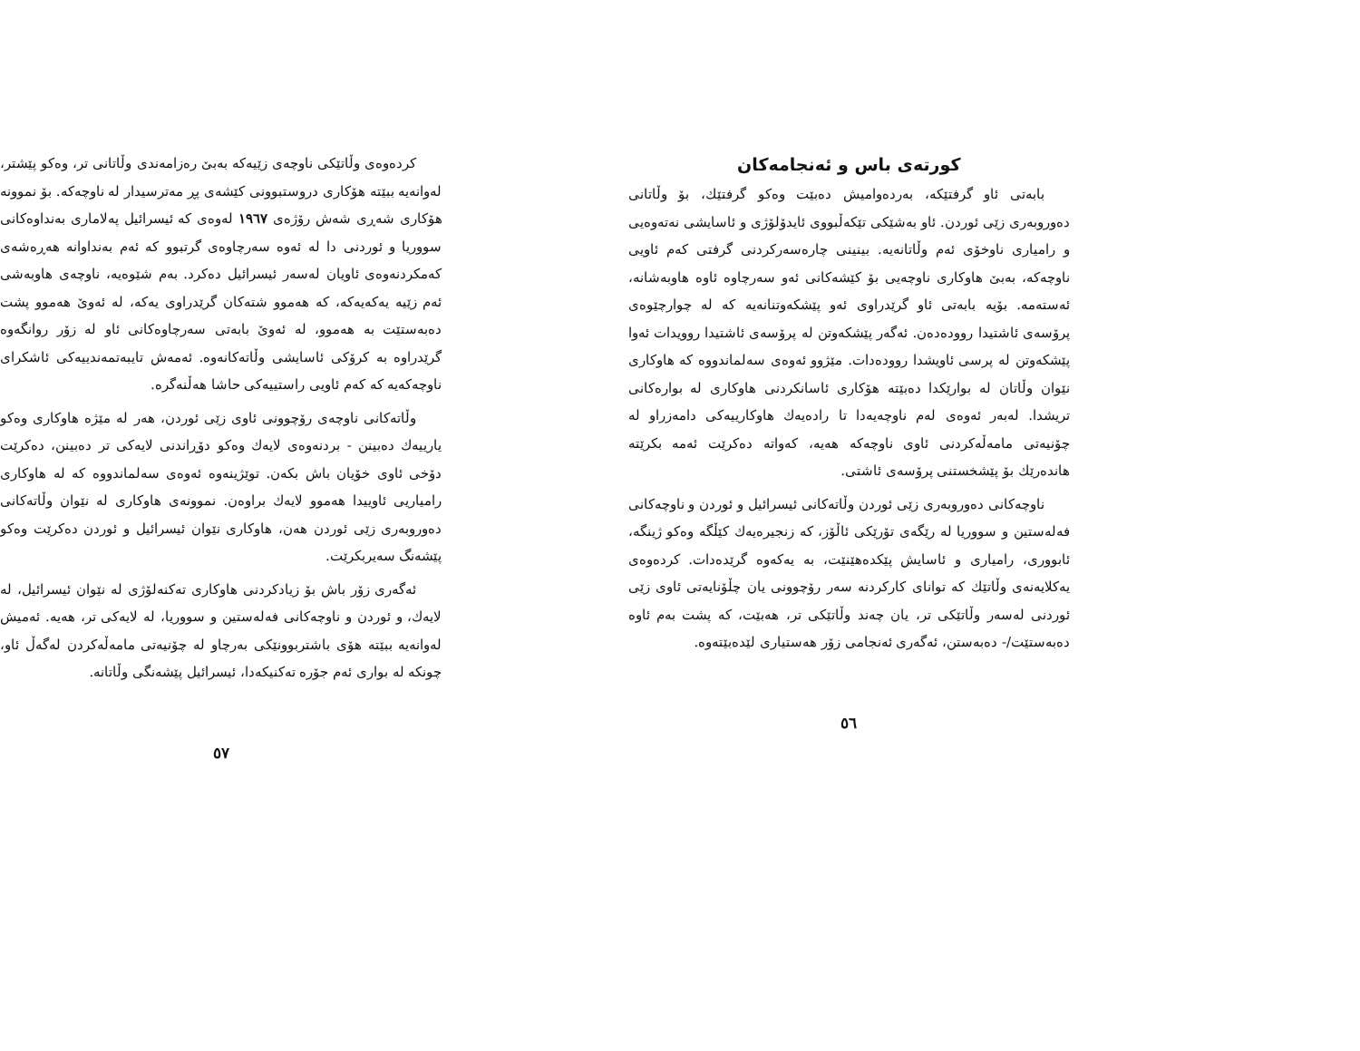کورتەی باس و ئەنجامەکان
بابەتی ئاو گرفتێکە، بەردەوامیش دەبێت وەکو گرفتێك، بۆ وڵاتانی دەوروبەری زێی ئوردن. ئاو بەشێکی تێکەڵبووی ئایدۆلۆژی و ئاسایشی نەتەوەیی و رامیاری ناوخۆی ئەم وڵاتانەیە. بینینی چارەسەرکردنی گرفتی کەم ئاویی ناوچەکە، بەبێ هاوکاری ناوچەیی بۆ کێشەکانی ئەو سەرچاوە ئاوە هاوبەشانە، ئەستەمە. بۆیە بابەتی ئاو گرێدراوی ئەو پێشکەوتنانەیە کە لە چوارچێوەی پرۆسەی ئاشتیدا روودەدەن. ئەگەر پێشکەوتن لە پرۆسەی ئاشتیدا روویدات ئەوا پێشکەوتن لە پرسی ئاویشدا روودەدات. مێژوو ئەوەی سەلماندووە کە هاوکاری نێوان وڵاتان لە بوارێکدا دەبێتە هۆکاری ئاسانکردنی هاوکاری لە بوارەکانی تریشدا. لەبەر ئەوەی لەم ناوچەیەدا تا رادەیەك هاوکارییەکی دامەزراو لە چۆنیەتی مامەڵەکردنی ئاوی ناوچەکە هەیە، کەواتە دەکرێت ئەمە بکرێتە هاندەرێك بۆ پێشخستنی پرۆسەی ئاشتی.
ناوچەکانی دەوروبەری زێی ئوردن وڵاتەکانی ئیسرائیل و ئوردن و ناوچەکانی فەلەستین و سووریا لە رێگەی تۆرێکی ئاڵۆز، کە زنجیرەیەك کێڵگە وەکو ژینگە، ئابووری، رامیاری و ئاسایش پێکدەهێنێت، بە یەکەوە گرێدەدات. کردەوەی یەکلایەنەی وڵاتێك کە توانای کارکردنە سەر رۆچوونی یان چڵۆنایەتی ئاوی زێی ئوردنی لەسەر وڵاتێکی تر، یان چەند وڵاتێکی تر، هەبێت، کە پشت بەم ئاوە دەبەستێت/- دەبەستن، ئەگەری ئەنجامی زۆر هەستیاری لێدەبێتەوە.
٥٦
کردەوەی وڵاتێکی ناوچەی زێیەکە بەبێ رەزامەندی وڵاتانی تر، وەکو پێشتر، لەوانەیە ببێتە هۆکاری دروستبوونی کێشەی پڕ مەترسیدار لە ناوچەکە. بۆ نموونە هۆکاری شەڕی شەش رۆژەی ١٩٦٧ لەوەی کە ئیسرائیل پەلاماری بەنداوەکانی سووریا و ئوردنی دا لە ئەوە سەرچاوەی گرتبوو کە ئەم بەنداوانە هەڕەشەی کەمکردنەوەی ئاویان لەسەر ئیسرائیل دەکرد. بەم شێوەیە، ناوچەی هاوبەشی ئەم زێیە یەکەیەکە، کە هەموو شتەکان گرێدراوی یەکە، لە ئەوێ هەموو پشت دەبەستێت بە هەموو، لە ئەوێ بابەتی سەرچاوەکانی ئاو لە زۆر روانگەوە گرێدراوە بە کرۆکی ئاسایشی وڵاتەکانەوە. ئەمەش تایبەتمەندییەکی ئاشکرای ناوچەکەیە کە کەم ئاویی راستییەکی حاشا هەڵنەگرە.
وڵاتەکانی ناوچەی رۆچوونی ئاوی زێی ئوردن، هەر لە مێژە هاوکاری وەکو یارییەك دەبینن - بردنەوەی لایەك وەکو دۆڕاندنی لایەکی تر دەبینن، دەکرێت دۆخی ئاوی خۆیان باش بکەن. توێژینەوە ئەوەی سەلماندووە کە لە هاوکاری رامیاریی ئاوییدا هەموو لایەك براوەن. نموونەی هاوکاری لە نێوان وڵاتەکانی دەوروبەری زێی ئوردن هەن، هاوکاری نێوان ئیسرائیل و ئوردن دەکرێت وەکو پێشەنگ سەیربکرێت.
ئەگەری زۆر باش بۆ زیادکردنی هاوکاری تەکنەلۆژی لە نێوان ئیسرائیل، لە لایەك، و ئوردن و ناوچەکانی فەلەستین و سووریا، لە لایەکی تر، هەیە. ئەمیش لەوانەیە ببێتە هۆی باشتربوونێکی بەرچاو لە چۆنیەتی مامەڵەکردن لەگەڵ ئاو، چونکە لە بواری ئەم جۆرە تەکنیکەدا، ئیسرائیل پێشەنگی وڵاتانە.
٥٧